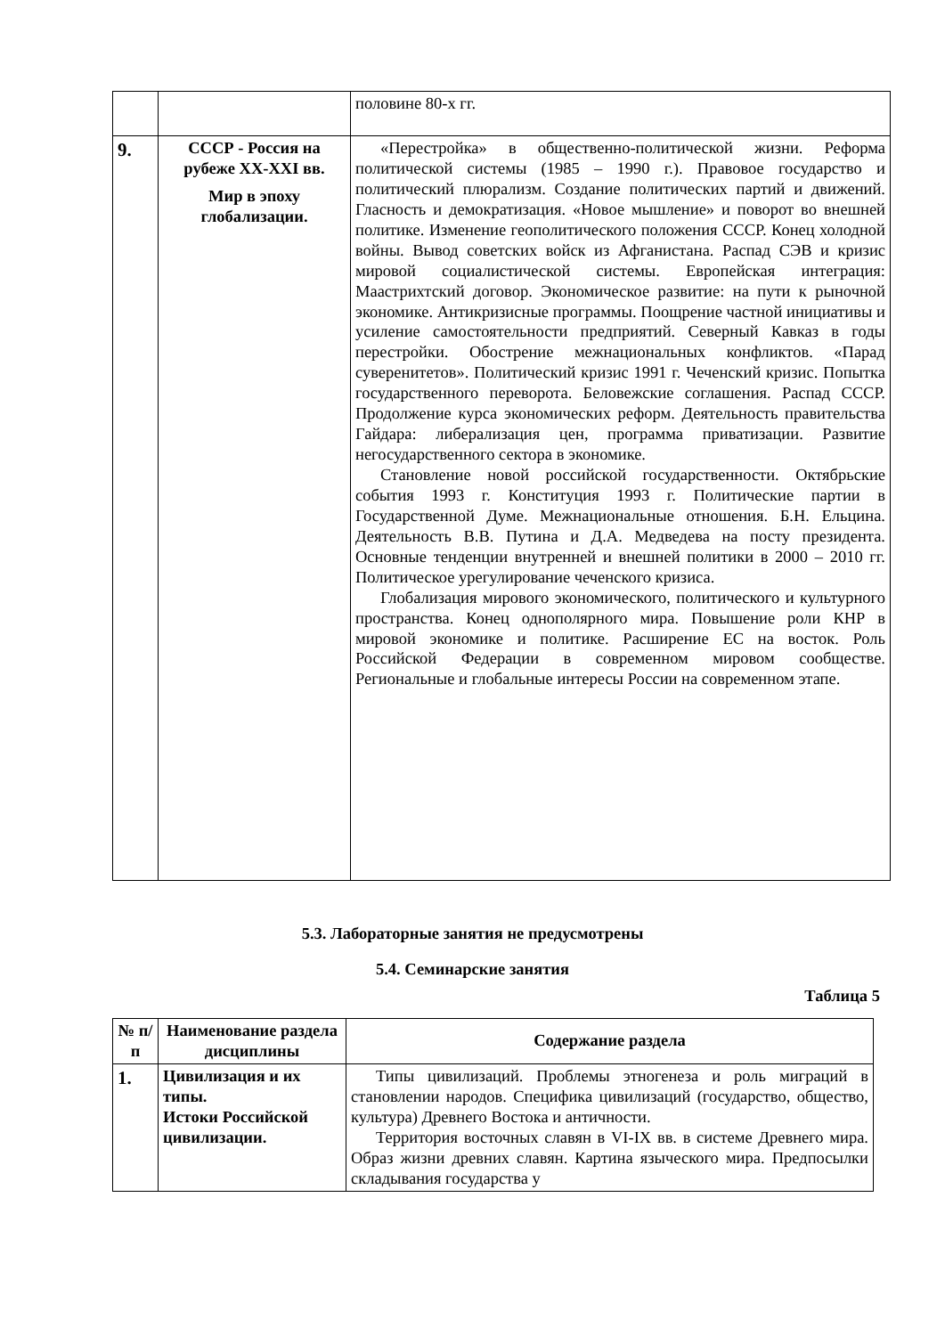| | | половине 80-х гг. |
| 9. | СССР - Россия на рубеже XX-XXI вв. Мир в эпоху глобализации. | «Перестройка» в общественно-политической жизни. Реформа политической системы (1985 – 1990 г.). Правовое государство и политический плюрализм. Создание политических партий и движений. Гласность и демократизация. «Новое мышление» и поворот во внешней политике. Изменение геополитического положения СССР. Конец холодной войны. Вывод советских войск из Афганистана. Распад СЭВ и кризис мировой социалистической системы. Европейская интеграция: Маастрихтский договор. Экономическое развитие: на пути к рыночной экономике. Антикризисные программы. Поощрение частной инициативы и усиление самостоятельности предприятий. Северный Кавказ в годы перестройки. Обострение межнациональных конфликтов. «Парад суверенитетов». Политический кризис 1991 г. Чеченский кризис. Попытка государственного переворота. Беловежские соглашения. Распад СССР. Продолжение курса экономических реформ. Деятельность правительства Гайдара: либерализация цен, программа приватизации. Развитие негосударственного сектора в экономике. Становление новой российской государственности. Октябрьские события 1993 г. Конституция 1993 г. Политические партии в Государственной Думе. Межнациональные отношения. Б.Н. Ельцина. Деятельность В.В. Путина и Д.А. Медведева на посту президента. Основные тенденции внутренней и внешней политики в 2000 – 2010 гг. Политическое урегулирование чеченского кризиса. Глобализация мирового экономического, политического и культурного пространства. Конец однополярного мира. Повышение роли КНР в мировой экономике и политике. Расширение ЕС на восток. Роль Российской Федерации в современном мировом сообществе. Региональные и глобальные интересы России на современном этапе. |
5.3. Лабораторные занятия не предусмотрены
5.4. Семинарские занятия
Таблица 5
| № п/п | Наименование раздела дисциплины | Содержание раздела |
| --- | --- | --- |
| 1. | Цивилизация и их типы. Истоки Российской цивилизации. | Типы цивилизаций. Проблемы этногенеза и роль миграций в становлении народов. Специфика цивилизаций (государство, общество, культура) Древнего Востока и античности. Территория восточных славян в VI-IX вв. в системе Древнего мира. Образ жизни древних славян. Картина языческого мира. Предпосылки складывания государства у |